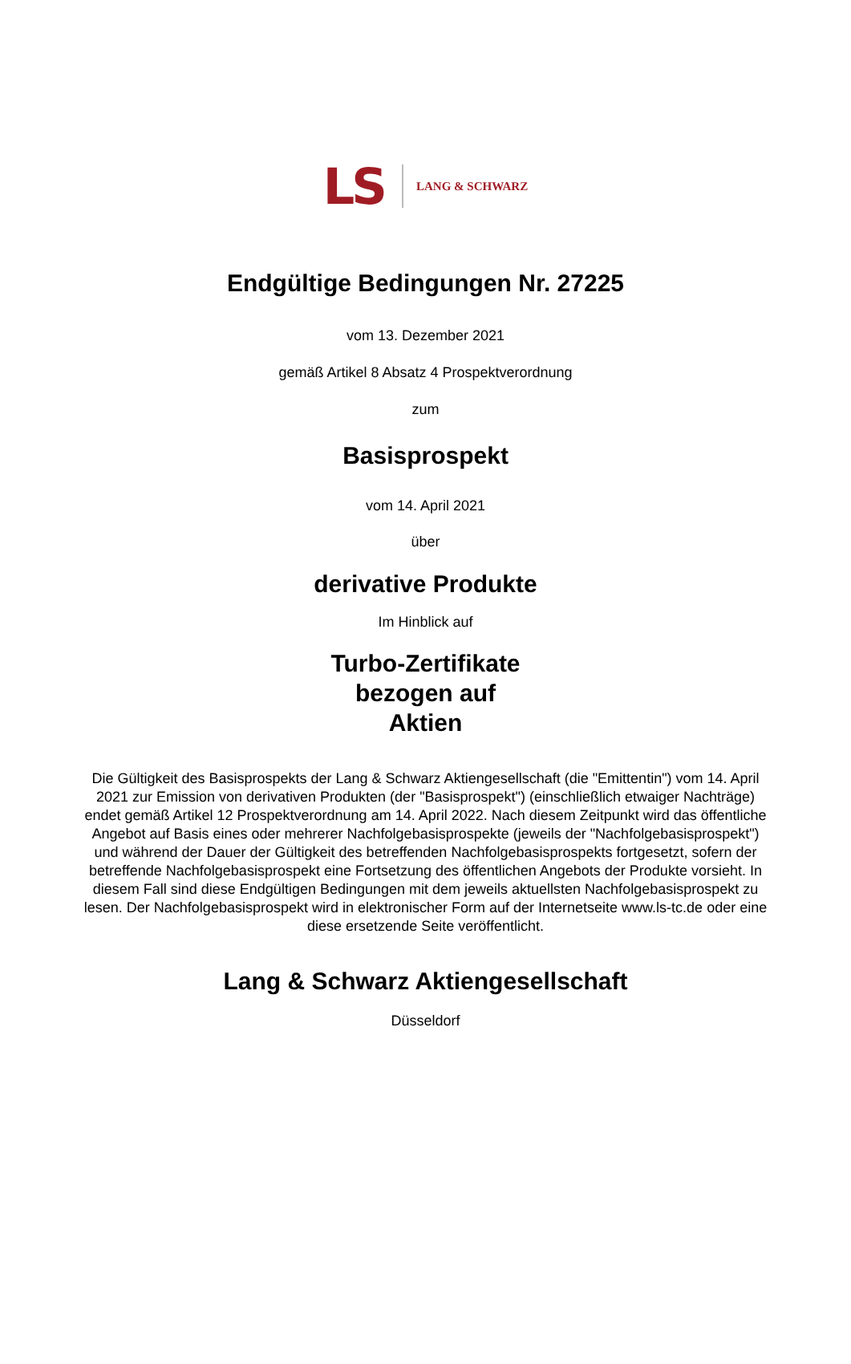LS LANG & SCHWARZ
Endgültige Bedingungen Nr. 27225
vom 13. Dezember 2021
gemäß Artikel 8 Absatz 4 Prospektverordnung
zum
Basisprospekt
vom 14. April 2021
über
derivative Produkte
Im Hinblick auf
Turbo-Zertifikate
bezogen auf
Aktien
Die Gültigkeit des Basisprospekts der Lang & Schwarz Aktiengesellschaft (die "Emittentin") vom 14. April 2021 zur Emission von derivativen Produkten (der "Basisprospekt") (einschließlich etwaiger Nachträge) endet gemäß Artikel 12 Prospektverordnung am 14. April 2022. Nach diesem Zeitpunkt wird das öffentliche Angebot auf Basis eines oder mehrerer Nachfolgebasisprospekte (jeweils der "Nachfolgebasisprospekt") und während der Dauer der Gültigkeit des betreffenden Nachfolgebasisprospekts fortgesetzt, sofern der betreffende Nachfolgebasisprospekt eine Fortsetzung des öffentlichen Angebots der Produkte vorsieht. In diesem Fall sind diese Endgültigen Bedingungen mit dem jeweils aktuellsten Nachfolgebasisprospekt zu lesen. Der Nachfolgebasisprospekt wird in elektronischer Form auf der Internetseite www.ls-tc.de oder eine diese ersetzende Seite veröffentlicht.
Lang & Schwarz Aktiengesellschaft
Düsseldorf